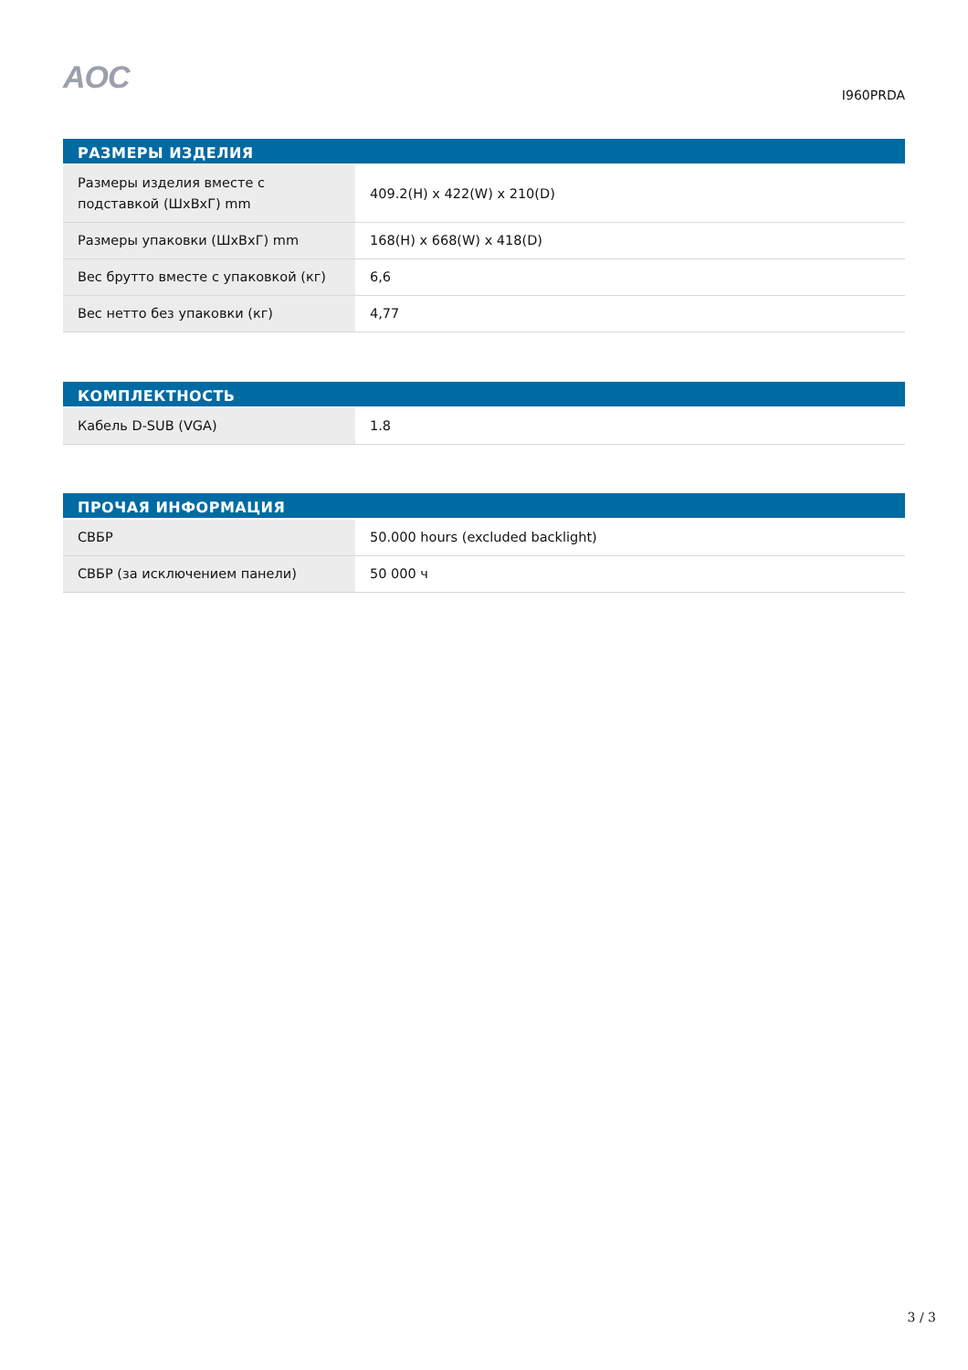AOC
I960PRDA
| РАЗМЕРЫ ИЗДЕЛИЯ | |
| --- | --- |
| Размеры изделия вместе с подставкой (ШхВхГ) mm | 409.2(H) x 422(W) x 210(D) |
| Размеры упаковки (ШхВхГ) mm | 168(H) x 668(W) x 418(D) |
| Вес брутто вместе с упаковкой (кг) | 6,6 |
| Вес нетто без упаковки (кг) | 4,77 |
| КОМПЛЕКТНОСТЬ | |
| --- | --- |
| Кабель D-SUB (VGA) | 1.8 |
| ПРОЧАЯ ИНФОРМАЦИЯ | |
| --- | --- |
| СВБР | 50.000 hours (excluded backlight) |
| СВБР (за исключением панели) | 50 000 ч |
3 / 3